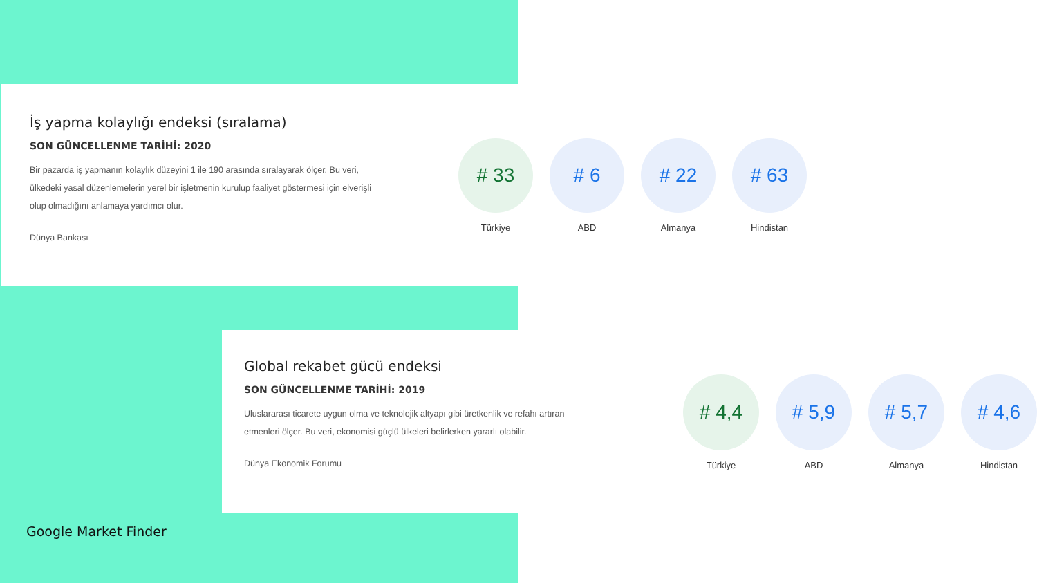İş yapma kolaylığı endeksi (sıralama)
SON GÜNCELLENME TARİHİ: 2020
Bir pazarda iş yapmanın kolaylık düzeyini 1 ile 190 arasında sıralayarak ölçer. Bu veri, ülkedeki yasal düzenlemelerin yerel bir işletmenin kurulup faaliyet göstermesi için elverişli olup olmadığını anlamaya yardımcı olur.
Dünya Bankası
# 33
Türkiye
# 6
ABD
# 22
Almanya
# 63
Hindistan
Global rekabet gücü endeksi
SON GÜNCELLENME TARİHİ: 2019
Uluslararası ticarete uygun olma ve teknolojik altyapı gibi üretkenlik ve refahı artıran etmenleri ölçer. Bu veri, ekonomisi güçlü ülkeleri belirlerken yararlı olabilir.
Dünya Ekonomik Forumu
# 4,4
Türkiye
# 5,9
ABD
# 5,7
Almanya
# 4,6
Hindistan
Google Market Finder